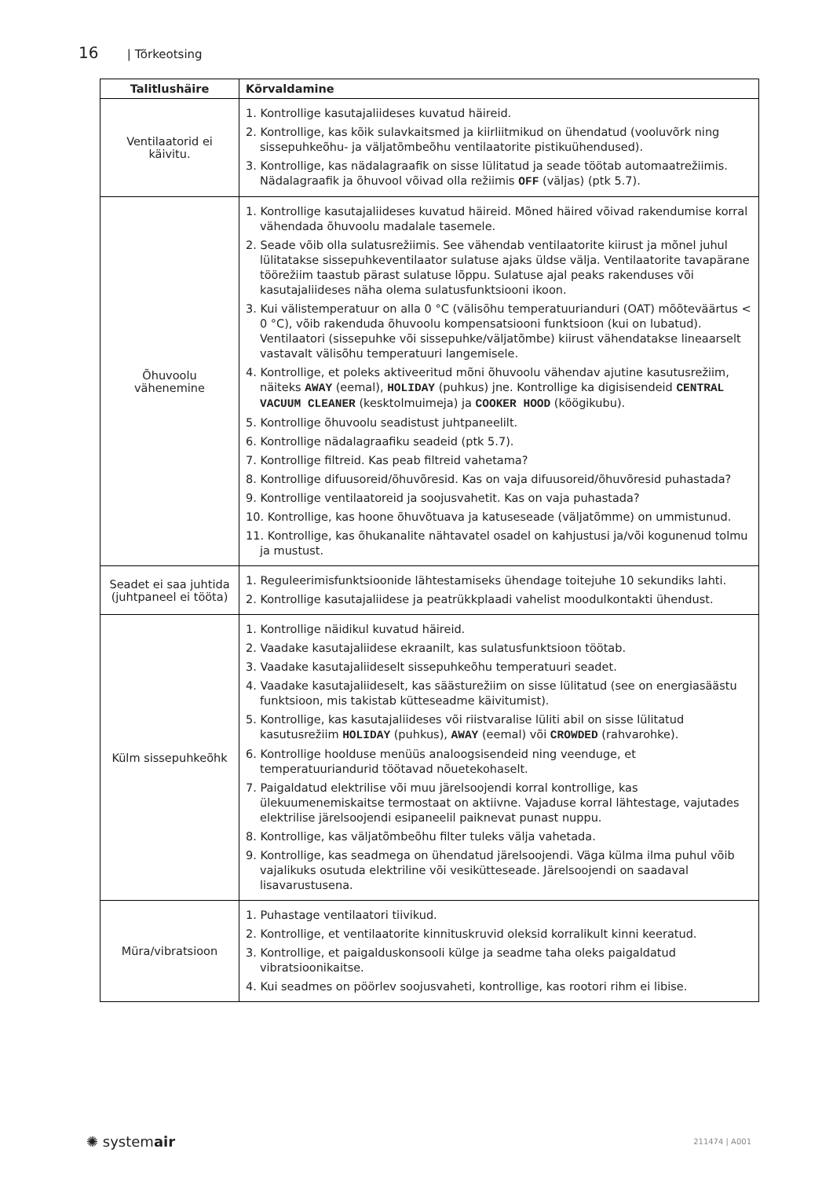16 | Tõrkeotsing
| Talitlushäire | Kõrvaldamine |
| --- | --- |
| Ventilaatorid ei käivitu. | 1. Kontrollige kasutajaliideses kuvatud häireid. 2. Kontrollige, kas kõik sulavkaitsmed ja kiirliitmikud on ühendatud (vooluvõrk ning sissepuhkeõhu- ja väljatõmbeõhu ventilaatorite pistikuühendused). 3. Kontrollige, kas nädalagraafik on sisse lülitatud ja seade töötab automaatrežiimis. Nädalagraafik ja õhuvool võivad olla režiimis OFF (väljas) (ptk 5.7). |
| Õhuvoolu vähenemine | 1. Kontrollige kasutajaliideses kuvatud häireid. Mõned häired võivad rakendumise korral vähendada õhuvoolu madalale tasemele. 2. Seade võib olla sulatusrežiimis. See vähendab ventilaatorite kiirust ja mõnel juhul lülitatakse sissepuhkeventilaator sulatuse ajaks üldse välja. Ventilaatorite tavapärane töörežiim taastub pärast sulatuse lõppu. Sulatuse ajal peaks rakenduses või kasutajaliideses näha olema sulatusfunktsiooni ikoon. 3. Kui välistemperatuur on alla 0 °C (välisõhu temperatuurianduri (OAT) mõõteväärtus < 0 °C), võib rakenduda õhuvoolu kompensatsiooni funktsioon (kui on lubatud). Ventilaatori (sissepuhke või sissepuhke/väljatõmbe) kiirust vähendatakse lineaarselt vastavalt välisõhu temperatuuri langemisele. 4. Kontrollige, et poleks aktiveeritud mõni õhuvoolu vähendav ajutine kasutusrežiim, näiteks AWAY (eemal), HOLIDAY (puhkus) jne. Kontrollige ka digisisendeid CENTRAL VACUUM CLEANER (kesktolmuimeja) ja COOKER HOOD (köögikubu). 5. Kontrollige õhuvoolu seadistust juhtpaneelilt. 6. Kontrollige nädalagraafiku seadeid (ptk 5.7). 7. Kontrollige filtreid. Kas peab filtreid vahetama? 8. Kontrollige difuusoreid/õhuvõresid. Kas on vaja difuusoreid/õhuvõresid puhastada? 9. Kontrollige ventilaatoreid ja soojusvahetit. Kas on vaja puhastada? 10. Kontrollige, kas hoone õhuvõtuava ja katuseseade (väljatõmme) on ummistunud. 11. Kontrollige, kas õhukanalite nähtavatel osadel on kahjustusi ja/või kogunenud tolmu ja mustust. |
| Seadet ei saa juhtida (juhtpaneel ei tööta) | 1. Reguleerimisfunktsioonide lähtestamiseks ühendage toitejuhe 10 sekundiks lahti. 2. Kontrollige kasutajaliidese ja peatrükkplaadi vahelist moodulkontakti ühendust. |
| Külm sissepuhkeõhk | 1. Kontrollige näidikul kuvatud häireid. 2. Vaadake kasutajaliidese ekraanilt, kas sulatusfunktsioon töötab. 3. Vaadake kasutajaliideselt sissepuhkeõhu temperatuuri seadet. 4. Vaadake kasutajaliideselt, kas säästurežiim on sisse lülitatud (see on energiasäästu funktsioon, mis takistab kütteseadme käivitumist). 5. Kontrollige, kas kasutajaliideses või riistvaralise lüliti abil on sisse lülitatud kasutusrežiim HOLIDAY (puhkus), AWAY (eemal) või CROWDED (rahvarohke). 6. Kontrollige hoolduse menüüs analoogsisendeid ning veenduge, et temperatuuriandurid töötavad nõuetekohaselt. 7. Paigaldatud elektrilise või muu järelsoojendi korral kontrollige, kas ülekuumenemiskaitse termostaat on aktiivne. Vajaduse korral lähtestage, vajutades elektrilise järelsoojendi esipaneelil paiknevat punast nuppu. 8. Kontrollige, kas väljatõmbeõhu filter tuleks välja vahetada. 9. Kontrollige, kas seadmega on ühendatud järelsoojendi. Väga külma ilma puhul võib vajalikuks osutuda elektriline või vesikütteseade. Järelsoojendi on saadaval lisavarustusena. |
| Müra/vibratsioon | 1. Puhastage ventilaatori tiivikud. 2. Kontrollige, et ventilaatorite kinnituskruvid oleksid korralikult kinni keeratud. 3. Kontrollige, et paigalduskonsooli külge ja seadme taha oleks paigaldatud vibratsioonikaitse. 4. Kui seadmes on pöörlev soojusvaheti, kontrollige, kas rootori rihm ei libise. |
✺ systemair 211474 | A001